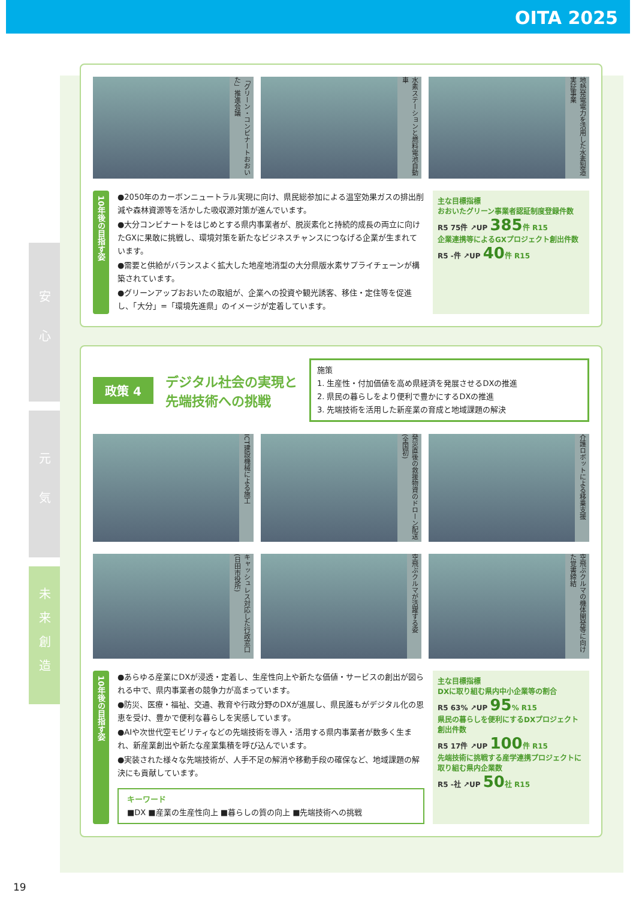OITA 2025
安 心
元 気
未来創造
「グリーン・コンビナートおおいた」推進会議
水素ステーションと燃料電池自動車
地熱発電電力を活用した水素製造実証事業
10年後の目指す姿
●2050年のカーボンニュートラル実現に向け、県民総参加による温室効果ガスの排出削減や森林資源等を活かした吸収源対策が進んでいます。
●大分コンビナートをはじめとする県内事業者が、脱炭素化と持続的成長の両立に向けたGXに果敢に挑戦し、環境対策を新たなビジネスチャンスにつなげる企業が生まれています。
●需要と供給がバランスよく拡大した地産地消型の大分県版水素サプライチェーンが構築されています。
●グリーンアップおおいたの取組が、企業への投資や観光誘客、移住・定住等を促進し、「大分」=「環境先進県」のイメージが定着しています。
主な目標指標
おおいたグリーン事業者認証制度登録件数
R5 75件 ↗UP 385件 R15
企業連携等によるGXプロジェクト創出件数
R5 -件 ↗UP 40件 R15
政策 4
デジタル社会の実現と
先端技術への挑戦
施策
1. 生産性・付加価値を高め県経済を発展させるDXの推進
2. 県民の暮らしをより便利で豊かにするDXの推進
3. 先端技術を活用した新産業の育成と地域課題の解決
ICT建設機械による施工
発災直後の救援物資のドローン配送(全国初)
介護ロボットによる移乗支援
キャッシュレス対応した行政窓口(日田市役所)
空飛ぶクルマが活躍する姿
空飛ぶクルマの機体開発等に向けた覚書締結
10年後の目指す姿
●あらゆる産業にDXが浸透・定着し、生産性向上や新たな価値・サービスの創出が図られる中で、県内事業者の競争力が高まっています。
●防災、医療・福祉、交通、教育や行政分野のDXが進展し、県民誰もがデジタル化の恩恵を受け、豊かで便利な暮らしを実感しています。
●AIや次世代空モビリティなどの先端技術を導入・活用する県内事業者が数多く生まれ、新産業創出や新たな産業集積を呼び込んでいます。
●実装された様々な先端技術が、人手不足の解消や移動手段の確保など、地域課題の解決にも貢献しています。
キーワード
■DX ■産業の生産性向上 ■暮らしの質の向上 ■先端技術への挑戦
主な目標指標
DXに取り組む県内中小企業等の割合
R5 63% ↗UP 95% R15
県民の暮らしを便利にするDXプロジェクト創出件数
R5 17件 ↗UP 100件 R15
先端技術に挑戦する産学連携プロジェクトに取り組む県内企業数
R5 -社 ↗UP 50社 R15
19